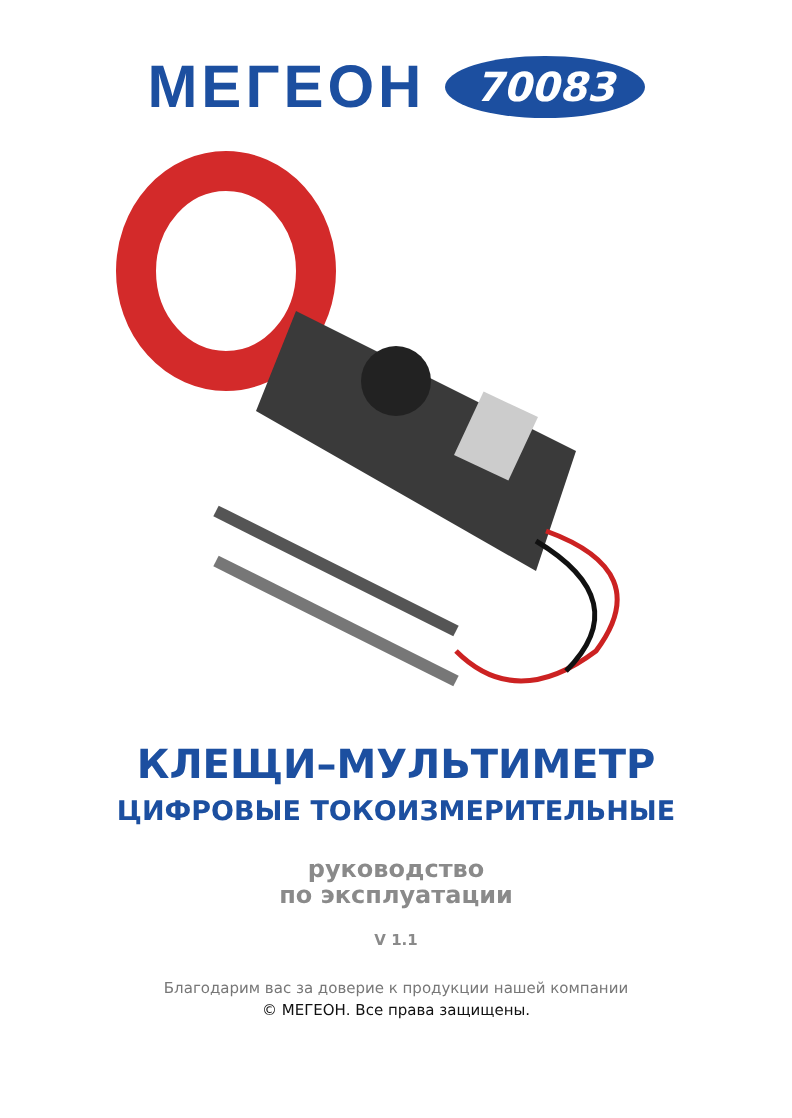МЕГЕОН 70083
КЛЕЩИ–МУЛЬТИМЕТР
ЦИФРОВЫЕ ТОКОИЗМЕРИТЕЛЬНЫЕ
руководство
по эксплуатации
V 1.1
Благодарим вас за доверие к продукции нашей компании
© МЕГЕОН. Все права защищены.